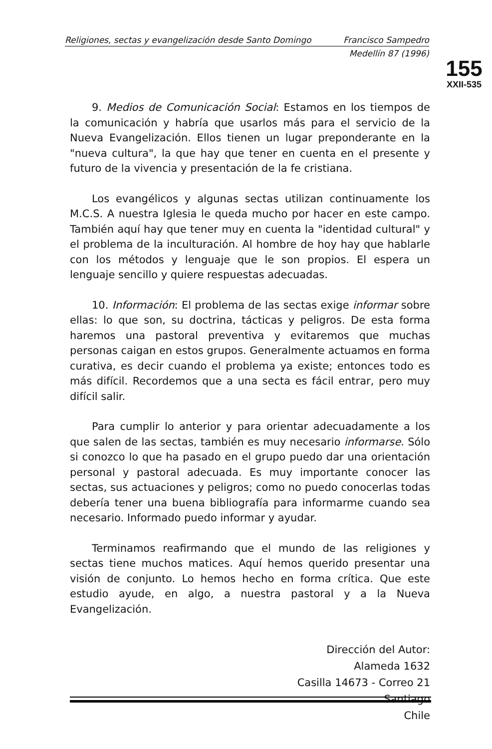Religiones, sectas y evangelización desde Santo Domingo Francisco Sampedro
Medellín 87 (1996)
155
XXII-535
9. Medios de Comunicación Social: Estamos en los tiempos de la comunicación y habría que usarlos más para el servicio de la Nueva Evangelización. Ellos tienen un lugar preponderante en la "nueva cultura", la que hay que tener en cuenta en el presente y futuro de la vivencia y presentación de la fe cristiana.
Los evangélicos y algunas sectas utilizan continuamente los M.C.S. A nuestra Iglesia le queda mucho por hacer en este campo. También aquí hay que tener muy en cuenta la "identidad cultural" y el problema de la inculturación. Al hombre de hoy hay que hablarle con los métodos y lenguaje que le son propios. El espera un lenguaje sencillo y quiere respuestas adecuadas.
10. Información: El problema de las sectas exige informar sobre ellas: lo que son, su doctrina, tácticas y peligros. De esta forma haremos una pastoral preventiva y evitaremos que muchas personas caigan en estos grupos. Generalmente actuamos en forma curativa, es decir cuando el problema ya existe; entonces todo es más difícil. Recordemos que a una secta es fácil entrar, pero muy difícil salir.
Para cumplir lo anterior y para orientar adecuadamente a los que salen de las sectas, también es muy necesario informarse. Sólo si conozco lo que ha pasado en el grupo puedo dar una orientación personal y pastoral adecuada. Es muy importante conocer las sectas, sus actuaciones y peligros; como no puedo conocerlas todas debería tener una buena bibliografía para informarme cuando sea necesario. Informado puedo informar y ayudar.
Terminamos reafirmando que el mundo de las religiones y sectas tiene muchos matices. Aquí hemos querido presentar una visión de conjunto. Lo hemos hecho en forma crítica. Que este estudio ayude, en algo, a nuestra pastoral y a la Nueva Evangelización.
Dirección del Autor:
Alameda 1632
Casilla 14673 - Correo 21
Santiago
Chile